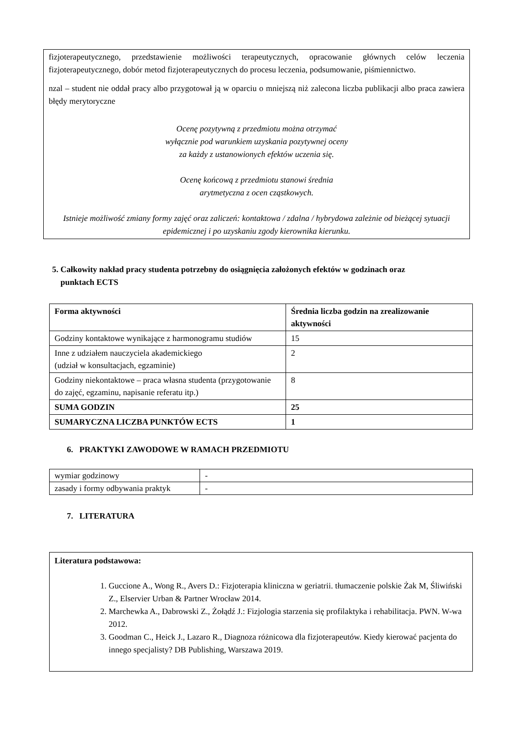fizjoterapeutycznego, przedstawienie możliwości terapeutycznych, opracowanie głównych celów leczenia fizjoterapeutycznego, dobór metod fizjoterapeutycznych do procesu leczenia, podsumowanie, piśmiennictwo.
nzal – student nie oddał pracy albo przygotował ją w oparciu o mniejszą niż zalecona liczba publikacji albo praca zawiera błędy merytoryczne
Ocenę pozytywną z przedmiotu można otrzymać
wyłącznie pod warunkiem uzyskania pozytywnej oceny
za każdy z ustanowionych efektów uczenia się.
Ocenę końcową z przedmiotu stanowi średnia
arytmetyczna z ocen cząstkowych.
Istnieje możliwość zmiany formy zajęć oraz zaliczeń: kontaktowa / zdalna / hybrydowa zależnie od bieżącej sytuacji epidemicznej i po uzyskaniu zgody kierownika kierunku.
5. Całkowity nakład pracy studenta potrzebny do osiągnięcia założonych efektów w godzinach oraz
punktach ECTS
| Forma aktywności | Średnia liczba godzin na zrealizowanie aktywności |
| Godziny kontaktowe wynikające z harmonogramu studiów | 15 |
| Inne z udziałem nauczyciela akademickiego (udział w konsultacjach, egzaminie) | 2 |
| Godziny niekontaktowe – praca własna studenta (przygotowanie do zajęć, egzaminu, napisanie referatu itp.) | 8 |
| SUMA GODZIN | 25 |
| SUMARYCZNA LICZBA PUNKTÓW ECTS | 1 |
6. PRAKTYKI ZAWODOWE W RAMACH PRZEDMIOTU
| wymiar godzinowy | - |
| zasady i formy odbywania praktyk | - |
7. LITERATURA
| Literatura podstawowa: 1. Guccione A., Wong R., Avers D.: Fizjoterapia kliniczna w geriatrii. tłumaczenie polskie Żak M, Śliwiński Z., Elservier Urban & Partner Wrocław 2014. 2. Marchewka A., Dabrowski Z., Żołądź J.: Fizjologia starzenia się profilaktyka i rehabilitacja. PWN. W-wa 2012. 3. Goodman C., Heick J., Lazaro R., Diagnoza różnicowa dla fizjoterapeutów. Kiedy kierować pacjenta do innego specjalisty? DB Publishing, Warszawa 2019. |